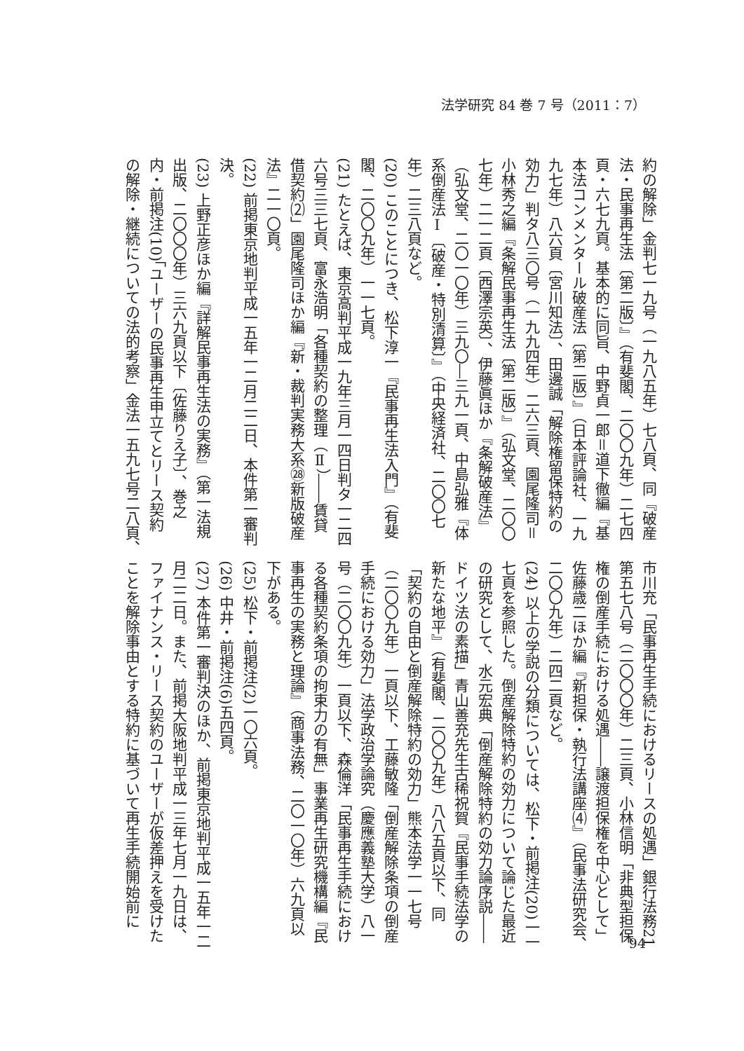法学研究 84 巻 7 号（2011：7）
約の解除」金判七一九号（一九八五年）七八頁、同『破産
法・民事再生法〔第二版〕』（有斐閣、二〇〇九年）二七四
頁・六七九頁。基本的に同旨、中野貞一郎＝道下徹編『基
本法コンメンタール破産法〔第二版〕』（日本評論社、一九
九七年）八六頁〔宮川知法〕、田邊誠「解除権留保特約の
効力」判タ八三〇号（一九九四年）二六三頁、園尾隆司＝
小林秀之編『条解民事再生法〔第二版〕』（弘文堂、二〇〇
七年）二一二頁〔西澤宗英〕、伊藤眞ほか『条解破産法』
（弘文堂、二〇一〇年）三九〇―三九一頁、中島弘雅『体
系倒産法Ⅰ〔破産・特別清算〕』（中央経済社、二〇〇七
年）二三八頁など。
(20) このことにつき、松下淳一『民事再生法入門』（有斐
閣、二〇〇九年）一一七頁。
(21) たとえば、東京高判平成一九年三月一四日判タ一二四
六号三三七頁、富永浩明「各種契約の整理（Ⅱ）――賃貸
借契約⑵」園尾隆司ほか編『新・裁判実務大系㉘新版破産
法』二一〇頁。
(22) 前掲東京地判平成一五年一二月二二日、本件第一審判
決。
(23) 上野正彦ほか編『詳解民事再生法の実務』（第一法規
出版、二〇〇〇年）三六九頁以下〔佐藤りえ子〕、巻之
内・前掲注(10)「ユーザーの民事再生申立てとリース契約
の解除・継続についての法的考察」金法一五九七号二八頁、
市川充「民事再生手続におけるリースの処遇」銀行法務21
第五七八号（二〇〇〇年）二三頁、小林信明「非典型担保
権の倒産手続における処遇――譲渡担保権を中心として」
佐藤歳二ほか編『新担保・執行法講座⑷』（民事法研究会、
二〇〇九年）二四二頁など。
(24) 以上の学説の分類については、松下・前掲注(20)一一
七頁を参照した。倒産解除特約の効力について論じた最近
の研究として、水元宏典「倒産解除特約の効力論序説――
ドイツ法の素描」青山善充先生古稀祝賀『民事手続法学の
新たな地平』（有斐閣、二〇〇九年）八八五頁以下、同
「契約の自由と倒産解除特約の効力」熊本法学一一七号
（二〇〇九年）一頁以下、工藤敏隆「倒産解除条項の倒産
手続における効力」法学政治学論究（慶應義塾大学）八一
号（二〇〇九年）一頁以下、森倫洋「民事再生手続におけ
る各種契約条項の拘束力の有無」事業再生研究機構編『民
事再生の実務と理論』（商事法務、二〇一〇年）六九頁以
下がある。
(25) 松下・前掲注(2)一〇六頁。
(26) 中井・前掲注(6)五四頁。
(27) 本件第一審判決のほか、前掲東京地判平成一五年一二
月二二日。また、前掲大阪地判平成一三年七月一九日は、
ファイナンス・リース契約のユーザーが仮差押えを受けた
ことを解除事由とする特約に基づいて再生手続開始前に
94